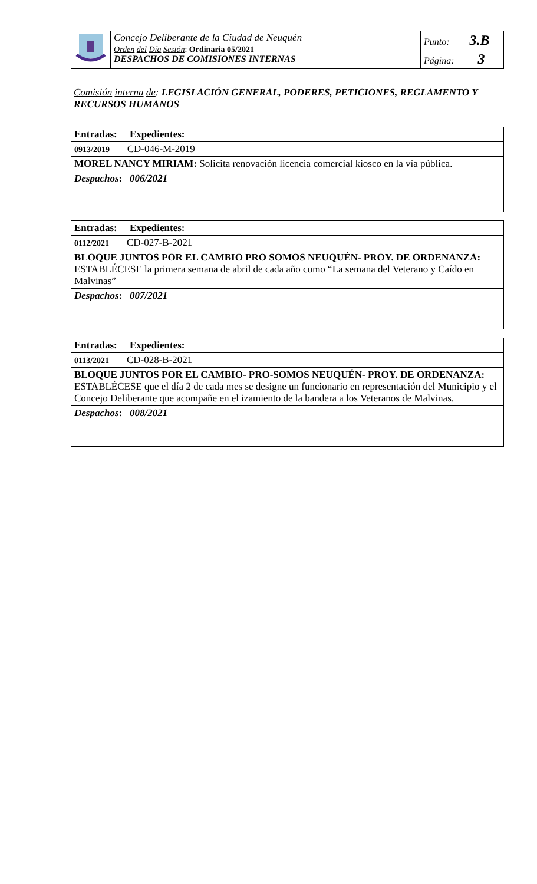| | Concejo Deliberante de la Ciudad de Neuquén Orden del Día Sesión : Ordinaria 05/2021 DESPACHOS DE COMISIONES INTERNAS | Punto: 3.B |
| | | Página: 3 |
Comisión interna de: LEGISLACIÓN GENERAL, PODERES, PETICIONES, REGLAMENTO Y RECURSOS HUMANOS
| Entradas: Expedientes: |
| 0913/2019 CD-046-M-2019 |
| MOREL NANCY MIRIAM: Solicita renovación licencia comercial kiosco en la vía pública. |
| Despachos : 006/2021 |
| Entradas: Expedientes: |
| 0112/2021 CD-027-B-2021 |
| BLOQUE JUNTOS POR EL CAMBIO PRO SOMOS NEUQUÉN- PROY. DE ORDENANZA: ESTABLÉCESE la primera semana de abril de cada año como “La semana del Veterano y Caído en Malvinas” |
| Despachos : 007/2021 |
| Entradas: Expedientes: |
| 0113/2021 CD-028-B-2021 |
| BLOQUE JUNTOS POR EL CAMBIO- PRO-SOMOS NEUQUÉN- PROY. DE ORDENANZA: ESTABLÉCESE que el día 2 de cada mes se designe un funcionario en representación del Municipio y el Concejo Deliberante que acompañe en el izamiento de la bandera a los Veteranos de Malvinas. |
| Despachos : 008/2021 |